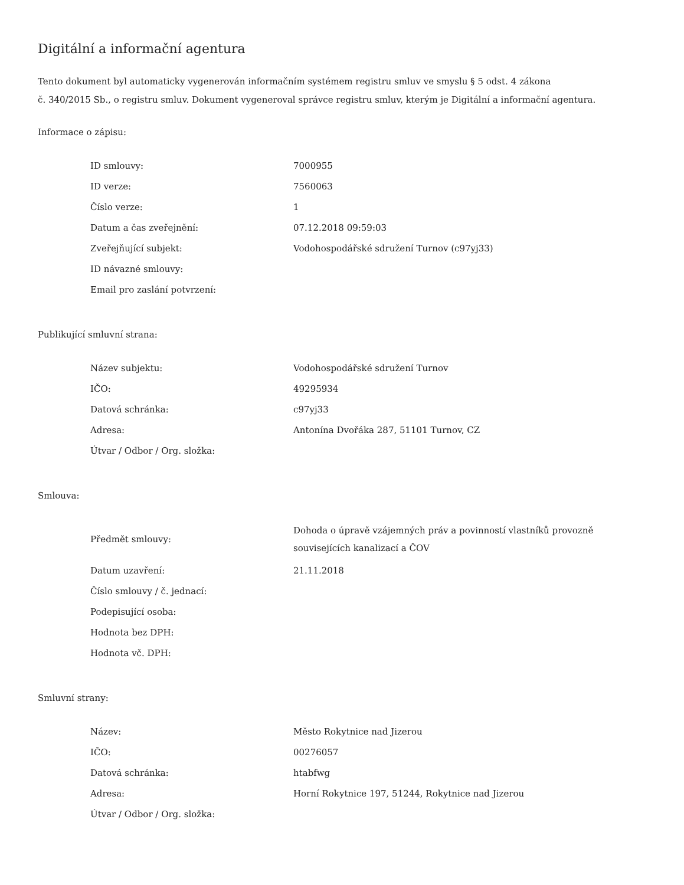Digitální a informační agentura
Tento dokument byl automaticky vygenerován informačním systémem registru smluv ve smyslu § 5 odst. 4 zákona
č. 340/2015 Sb., o registru smluv. Dokument vygeneroval správce registru smluv, kterým je Digitální a informační agentura.
Informace o zápisu:
| ID smlouvy: | 7000955 |
| ID verze: | 7560063 |
| Číslo verze: | 1 |
| Datum a čas zveřejnění: | 07.12.2018 09:59:03 |
| Zveřejňující subjekt: | Vodohospodářské sdružení Turnov (c97yj33) |
| ID návazné smlouvy: | |
| Email pro zaslání potvrzení: | |
Publikující smluvní strana:
| Název subjektu: | Vodohospodářské sdružení Turnov |
| IČO: | 49295934 |
| Datová schránka: | c97yj33 |
| Adresa: | Antonína Dvořáka 287, 51101 Turnov, CZ |
| Útvar / Odbor / Org. složka: | |
Smlouva:
| Předmět smlouvy: | Dohoda o úpravě vzájemných práv a povinností vlastníků provozně souvisejících kanalizací a ČOV |
| Datum uzavření: | 21.11.2018 |
| Číslo smlouvy / č. jednací: | |
| Podepisující osoba: | |
| Hodnota bez DPH: | |
| Hodnota vč. DPH: | |
Smluvní strany:
| Název: | Město Rokytnice nad Jizerou |
| IČO: | 00276057 |
| Datová schránka: | htabfwg |
| Adresa: | Horní Rokytnice 197, 51244, Rokytnice nad Jizerou |
| Útvar / Odbor / Org. složka: | |